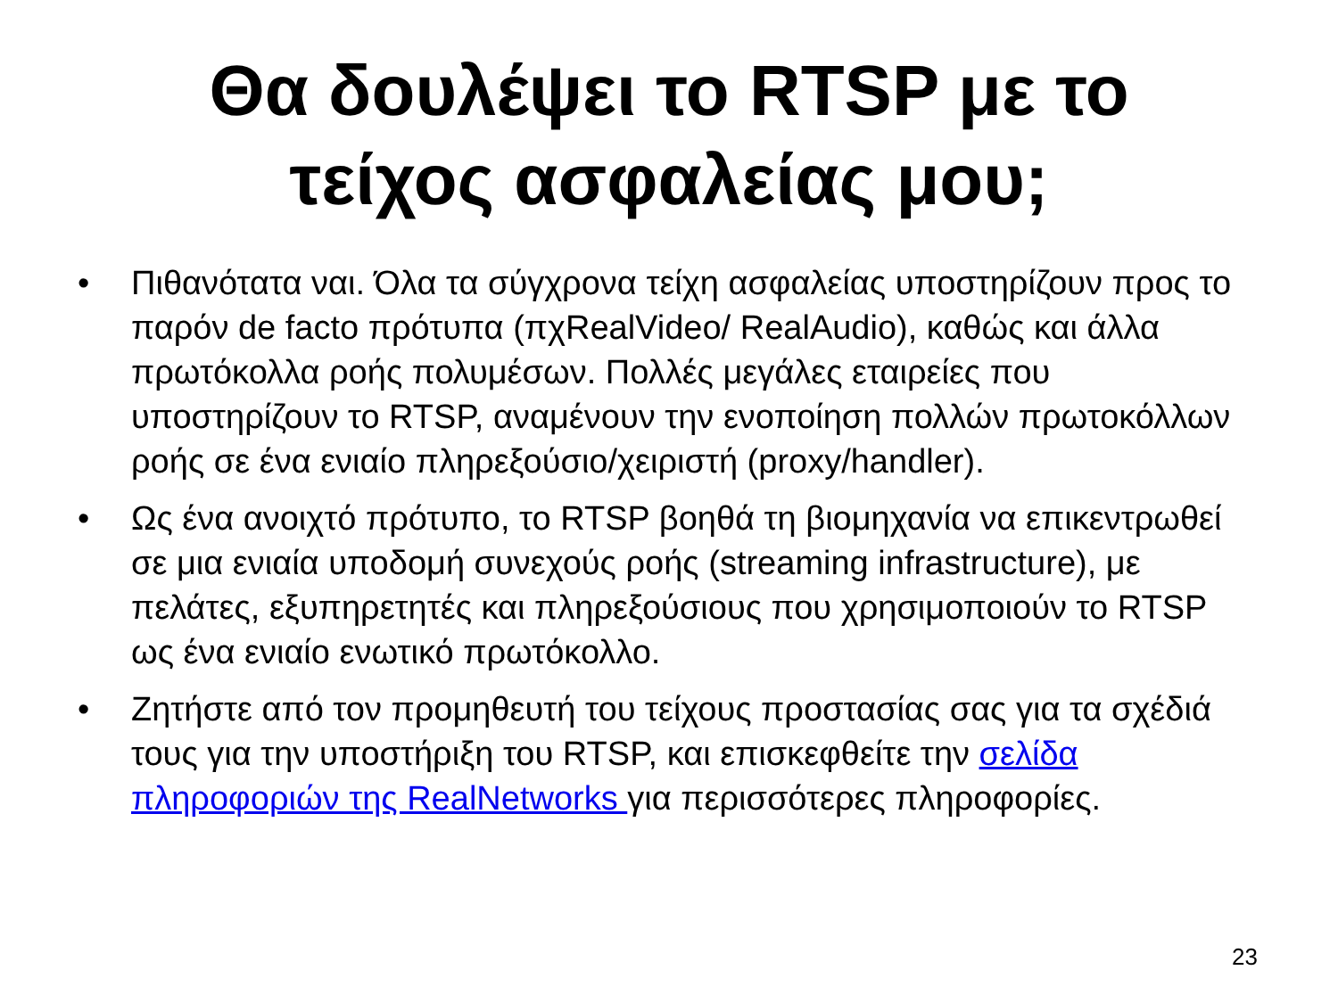Θα δουλέψει το RTSP με το
τείχος ασφαλείας μου;
• Πιθανότατα ναι. Όλα τα σύγχρονα τείχη ασφαλείας υποστηρίζουν προς το παρόν de facto πρότυπα (πχRealVideo/ RealAudio), καθώς και άλλα πρωτόκολλα ροής πολυμέσων. Πολλές μεγάλες εταιρείες που υποστηρίζουν το RTSP, αναμένουν την ενοποίηση πολλών πρωτοκόλλων ροής σε ένα ενιαίο πληρεξούσιο/χειριστή (proxy/handler).
• Ως ένα ανοιχτό πρότυπο, το RTSP βοηθά τη βιομηχανία να επικεντρωθεί σε μια ενιαία υποδομή συνεχούς ροής (streaming infrastructure), με πελάτες, εξυπηρετητές και πληρεξούσιους που χρησιμοποιούν το RTSP ως ένα ενιαίο ενωτικό πρωτόκολλο.
• Ζητήστε από τον προμηθευτή του τείχους προστασίας σας για τα σχέδιά τους για την υποστήριξη του RTSP, και επισκεφθείτε την σελίδα πληροφοριών της RealNetworks για περισσότερες πληροφορίες.
23